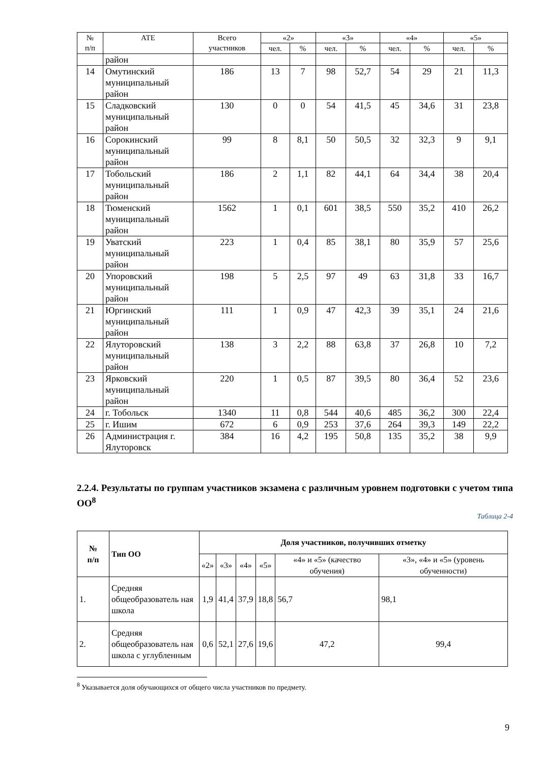| № п/п | АТЕ | Всего участников | «2» | | «3» | | «4» | | «5» | |
| --- | --- | --- | --- | --- | --- | --- | --- | --- | --- | --- |
| | | | чел. | % | чел. | % | чел. | % | чел. | % |
| | район | | | | | | | | | |
| 14 | Омутинский муниципальный район | 186 | 13 | 7 | 98 | 52,7 | 54 | 29 | 21 | 11,3 |
| 15 | Сладковский муниципальный район | 130 | 0 | 0 | 54 | 41,5 | 45 | 34,6 | 31 | 23,8 |
| 16 | Сорокинский муниципальный район | 99 | 8 | 8,1 | 50 | 50,5 | 32 | 32,3 | 9 | 9,1 |
| 17 | Тобольский муниципальный район | 186 | 2 | 1,1 | 82 | 44,1 | 64 | 34,4 | 38 | 20,4 |
| 18 | Тюменский муниципальный район | 1562 | 1 | 0,1 | 601 | 38,5 | 550 | 35,2 | 410 | 26,2 |
| 19 | Уватский муниципальный район | 223 | 1 | 0,4 | 85 | 38,1 | 80 | 35,9 | 57 | 25,6 |
| 20 | Упоровский муниципальный район | 198 | 5 | 2,5 | 97 | 49 | 63 | 31,8 | 33 | 16,7 |
| 21 | Юргинский муниципальный район | 111 | 1 | 0,9 | 47 | 42,3 | 39 | 35,1 | 24 | 21,6 |
| 22 | Ялуторовский муниципальный район | 138 | 3 | 2,2 | 88 | 63,8 | 37 | 26,8 | 10 | 7,2 |
| 23 | Ярковский муниципальный район | 220 | 1 | 0,5 | 87 | 39,5 | 80 | 36,4 | 52 | 23,6 |
| 24 | г. Тобольск | 1340 | 11 | 0,8 | 544 | 40,6 | 485 | 36,2 | 300 | 22,4 |
| 25 | г. Ишим | 672 | 6 | 0,9 | 253 | 37,6 | 264 | 39,3 | 149 | 22,2 |
| 26 | Администрация г. Ялуторовск | 384 | 16 | 4,2 | 195 | 50,8 | 135 | 35,2 | 38 | 9,9 |
2.2.4. Результаты по группам участников экзамена с различным уровнем подготовки с учетом типа ОО<sup>8</sup>
Таблица 2-4
| № п/п | Тип ОО | Доля участников, получивших отметку | | | | | |
| --- | --- | --- | --- | --- | --- | --- | --- |
| | | «2» | «3» | «4» | «5» | «4» и «5» (качество обучения) | «3», «4» и «5» (уровень обученности) |
| 1. | Средняя общеобразователь ная школа | 1,9 | 41,4 | 37,9 | 18,8 | 56,7 | 98,1 |
| 2. | Средняя общеобразователь ная школа с углубленным | 0,6 | 52,1 | 27,6 | 19,6 | 47,2 | 99,4 |
<sup>8</sup> Указывается доля обучающихся от общего числа участников по предмету.
9